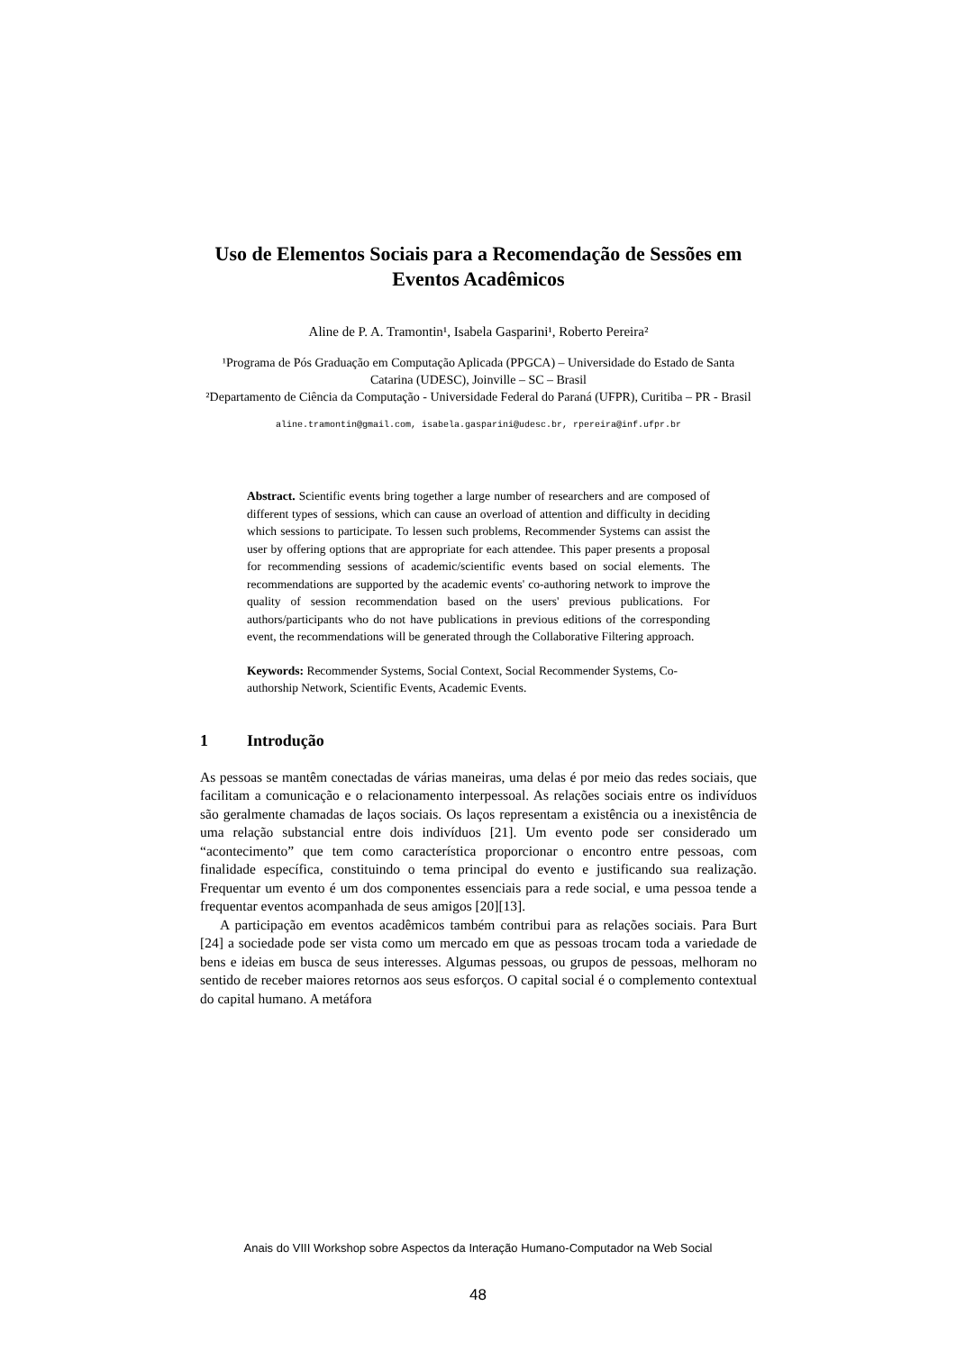Uso de Elementos Sociais para a Recomendação de Sessões em Eventos Acadêmicos
Aline de P. A. Tramontin¹, Isabela Gasparini¹, Roberto Pereira²
¹Programa de Pós Graduação em Computação Aplicada (PPGCA) – Universidade do Estado de Santa Catarina (UDESC), Joinville – SC – Brasil
²Departamento de Ciência da Computação - Universidade Federal do Paraná (UFPR), Curitiba – PR - Brasil
aline.tramontin@gmail.com, isabela.gasparini@udesc.br, rpereira@inf.ufpr.br
Abstract. Scientific events bring together a large number of researchers and are composed of different types of sessions, which can cause an overload of attention and difficulty in deciding which sessions to participate. To lessen such problems, Recommender Systems can assist the user by offering options that are appropriate for each attendee. This paper presents a proposal for recommending sessions of academic/scientific events based on social elements. The recommendations are supported by the academic events' co-authoring network to improve the quality of session recommendation based on the users' previous publications. For authors/participants who do not have publications in previous editions of the corresponding event, the recommendations will be generated through the Collaborative Filtering approach.
Keywords: Recommender Systems, Social Context, Social Recommender Systems, Co-authorship Network, Scientific Events, Academic Events.
1 Introdução
As pessoas se mantêm conectadas de várias maneiras, uma delas é por meio das redes sociais, que facilitam a comunicação e o relacionamento interpessoal. As relações sociais entre os indivíduos são geralmente chamadas de laços sociais. Os laços representam a existência ou a inexistência de uma relação substancial entre dois indivíduos [21]. Um evento pode ser considerado um “acontecimento” que tem como característica proporcionar o encontro entre pessoas, com finalidade específica, constituindo o tema principal do evento e justificando sua realização. Frequentar um evento é um dos componentes essenciais para a rede social, e uma pessoa tende a frequentar eventos acompanhada de seus amigos [20][13].
A participação em eventos acadêmicos também contribui para as relações sociais. Para Burt [24] a sociedade pode ser vista como um mercado em que as pessoas trocam toda a variedade de bens e ideias em busca de seus interesses. Algumas pessoas, ou grupos de pessoas, melhoram no sentido de receber maiores retornos aos seus esforços. O capital social é o complemento contextual do capital humano. A metáfora
Anais do VIII Workshop sobre Aspectos da Interação Humano-Computador na Web Social
48